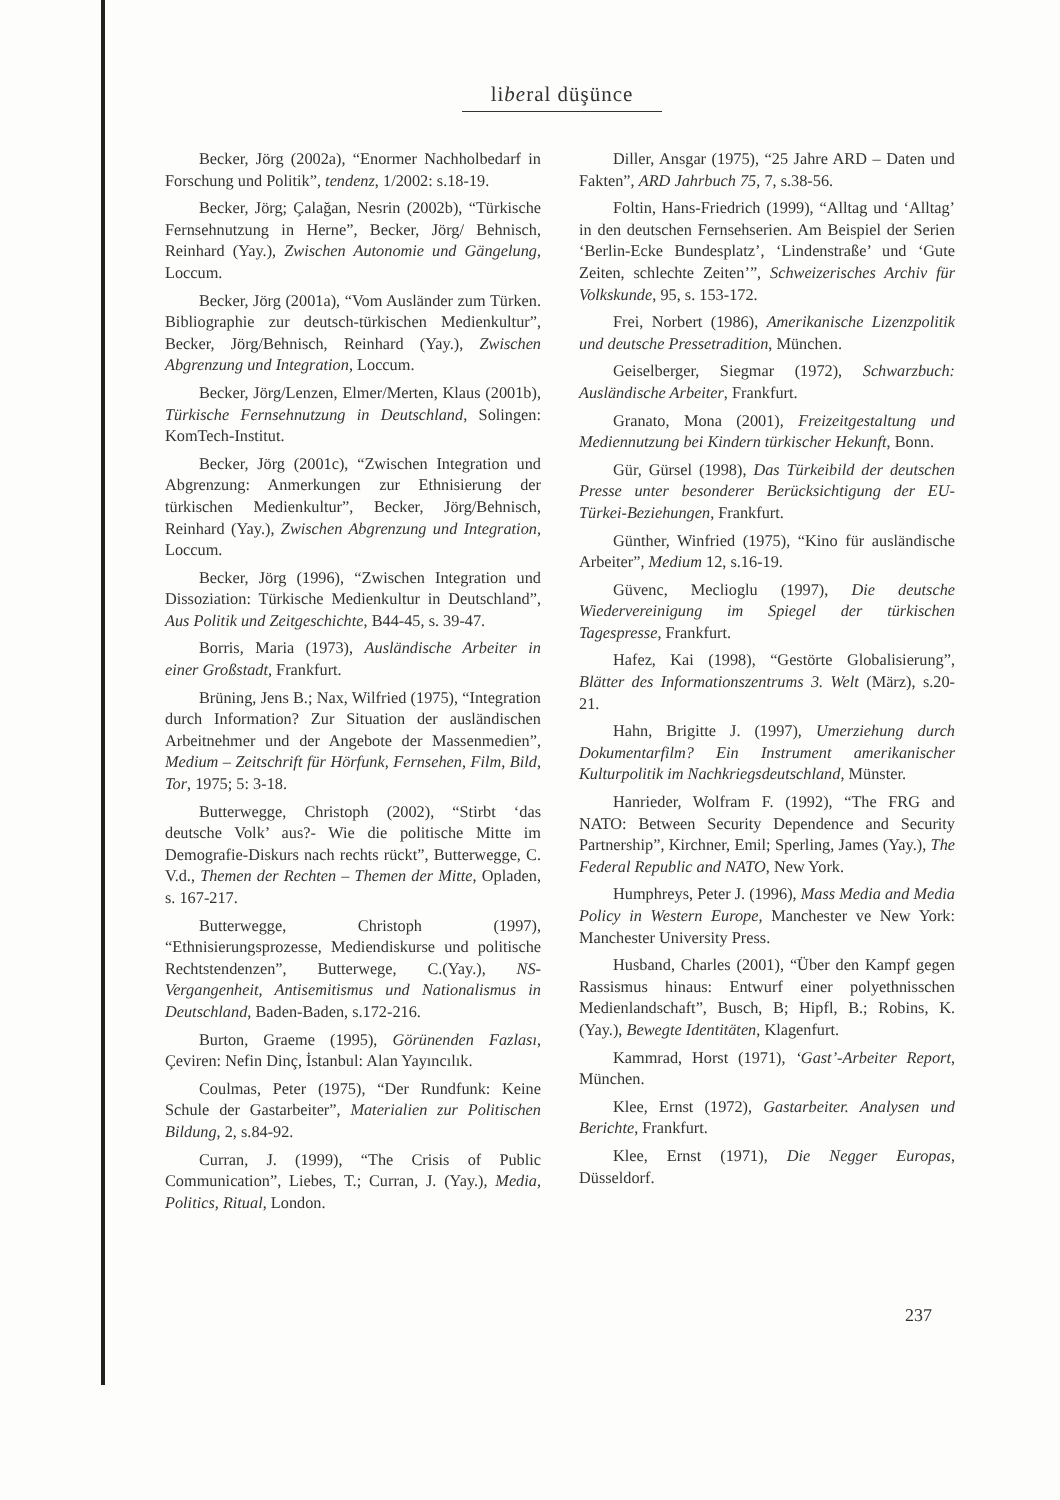liberal düşünce
Becker, Jörg (2002a), “Enormer Nachholbedarf in Forschung und Politik”, tendenz, 1/2002: s.18-19.
Becker, Jörg; Çalağan, Nesrin (2002b), “Türkische Fernsehnutzung in Herne”, Becker, Jörg/ Behnisch, Reinhard (Yay.), Zwischen Autonomie und Gängelung, Loccum.
Becker, Jörg (2001a), “Vom Ausländer zum Türken. Bibliographie zur deutsch-türkischen Medienkultur”, Becker, Jörg/Behnisch, Reinhard (Yay.), Zwischen Abgrenzung und Integration, Loccum.
Becker, Jörg/Lenzen, Elmer/Merten, Klaus (2001b), Türkische Fernsehnutzung in Deutschland, Solingen: KomTech-Institut.
Becker, Jörg (2001c), “Zwischen Integration und Abgrenzung: Anmerkungen zur Ethnisierung der türkischen Medienkultur”, Becker, Jörg/Behnisch, Reinhard (Yay.), Zwischen Abgrenzung und Integration, Loccum.
Becker, Jörg (1996), “Zwischen Integration und Dissoziation: Türkische Medienkultur in Deutschland”, Aus Politik und Zeitgeschichte, B44-45, s. 39-47.
Borris, Maria (1973), Ausländische Arbeiter in einer Großstadt, Frankfurt.
Brüning, Jens B.; Nax, Wilfried (1975), “Integration durch Information? Zur Situation der ausländischen Arbeitnehmer und der Angebote der Massenmedien”, Medium – Zeitschrift für Hörfunk, Fernsehen, Film, Bild, Tor, 1975; 5: 3-18.
Butterwegge, Christoph (2002), “Stirbt ‘das deutsche Volk’ aus?- Wie die politische Mitte im Demografie-Diskurs nach rechts rückt”, Butterwegge, C. V.d., Themen der Rechten – Themen der Mitte, Opladen, s. 167-217.
Butterwegge, Christoph (1997), “Ethnisierungsprozesse, Mediendiskurse und politische Rechtstendenzen”, Butterwege, C.(Yay.), NS-Vergangenheit, Antisemitismus und Nationalismus in Deutschland, Baden-Baden, s.172-216.
Burton, Graeme (1995), Görünenden Fazlası, Çeviren: Nefin Dinç, İstanbul: Alan Yayıncılık.
Coulmas, Peter (1975), “Der Rundfunk: Keine Schule der Gastarbeiter”, Materialien zur Politischen Bildung, 2, s.84-92.
Curran, J. (1999), “The Crisis of Public Communication”, Liebes, T.; Curran, J. (Yay.), Media, Politics, Ritual, London.
Diller, Ansgar (1975), “25 Jahre ARD – Daten und Fakten”, ARD Jahrbuch 75, 7, s.38-56.
Foltin, Hans-Friedrich (1999), “Alltag und ‘Alltag’ in den deutschen Fernsehserien. Am Beispiel der Serien ‘Berlin-Ecke Bundesplatz’, ‘Lindenstraße’ und ‘Gute Zeiten, schlechte Zeiten’”, Schweizerisches Archiv für Volkskunde, 95, s. 153-172.
Frei, Norbert (1986), Amerikanische Lizenzpolitik und deutsche Pressetradition, München.
Geiselberger, Siegmar (1972), Schwarzbuch: Ausländische Arbeiter, Frankfurt.
Granato, Mona (2001), Freizeitgestaltung und Mediennutzung bei Kindern türkischer Hekunft, Bonn.
Gür, Gürsel (1998), Das Türkeibild der deutschen Presse unter besonderer Berücksichtigung der EU-Türkei-Beziehungen, Frankfurt.
Günther, Winfried (1975), “Kino für ausländische Arbeiter”, Medium 12, s.16-19.
Güvenc, Meclioglu (1997), Die deutsche Wiedervereinigung im Spiegel der türkischen Tagespresse, Frankfurt.
Hafez, Kai (1998), “Gestörte Globalisierung”, Blätter des Informationszentrums 3. Welt (März), s.20-21.
Hahn, Brigitte J. (1997), Umerziehung durch Dokumentarfilm? Ein Instrument amerikanischer Kulturpolitik im Nachkriegsdeutschland, Münster.
Hanrieder, Wolfram F. (1992), “The FRG and NATO: Between Security Dependence and Security Partnership”, Kirchner, Emil; Sperling, James (Yay.), The Federal Republic and NATO, New York.
Humphreys, Peter J. (1996), Mass Media and Media Policy in Western Europe, Manchester ve New York: Manchester University Press.
Husband, Charles (2001), “Über den Kampf gegen Rassismus hinaus: Entwurf einer polyethnisschen Medienlandschaft”, Busch, B; Hipfl, B.; Robins, K. (Yay.), Bewegte Identitäten, Klagenfurt.
Kammrad, Horst (1971), ‘Gast’-Arbeiter Report, München.
Klee, Ernst (1972), Gastarbeiter. Analysen und Berichte, Frankfurt.
Klee, Ernst (1971), Die Negger Europas, Düsseldorf.
237